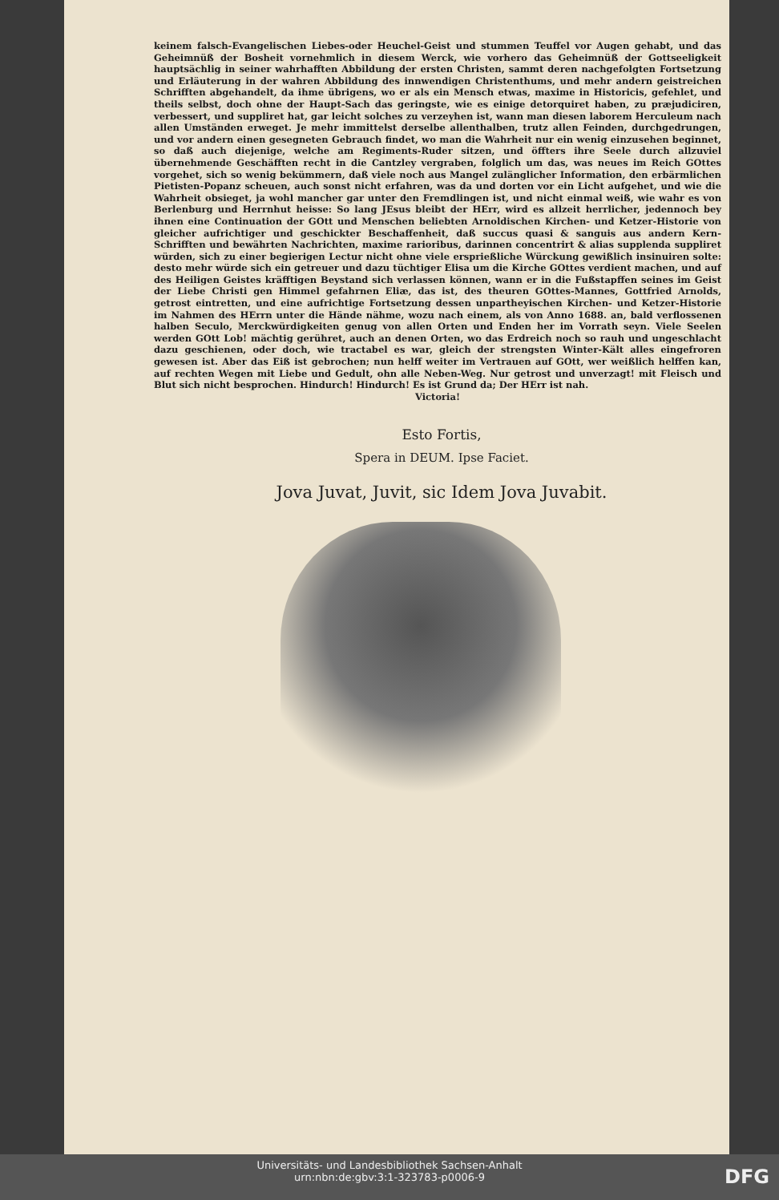keinem falsch-Evangelischen Liebes-oder Heuchel-Geist und stummen Teuffel vor Augen gehabt, und das Geheimnüß der Bosheit vornehmlich in diesem Werck, wie vorhero das Geheimnüß der Gottseeligkeit hauptsächlig in seiner wahrhafften Abbildung der ersten Christen, sammt deren nachgefolgten Fortsetzung und Erläuterung in der wahren Abbildung des innwendigen Christenthums, und mehr andern geistreichen Schrifften abgehandelt, da ihme übrigens, wo er als ein Mensch etwas, maxime in Historicis, gefehlet, und theils selbst, doch ohne der Haupt-Sach das geringste, wie es einige detorquiret haben, zu præjudiciren, verbessert, und suppliret hat, gar leicht solches zu verzeyhen ist, wann man diesen laborem Herculeum nach allen Umständen erweget. Je mehr immittelst derselbe allenthalben, trutz allen Feinden, durchgedrungen, und vor andern einen gesegneten Gebrauch findet, wo man die Wahrheit nur ein wenig einzusehen beginnet, so daß auch diejenige, welche am Regiments-Ruder sitzen, und öffters ihre Seele durch allzuviel übernehmende Geschäfften recht in die Cantzley vergraben, folglich um das, was neues im Reich GOttes vorgehet, sich so wenig bekümmern, daß viele noch aus Mangel zulänglicher Information, den erbärmlichen Pietisten-Popanz scheuen, auch sonst nicht erfahren, was da und dorten vor ein Licht aufgehet, und wie die Wahrheit obsieget, ja wohl mancher gar unter den Fremdlingen ist, und nicht einmal weiß, wie wahr es von Berlenburg und Herrnhut heisse: So lang JEsus bleibt der HErr, wird es allzeit herrlicher, jedennoch bey ihnen eine Continuation der GOtt und Menschen beliebten Arnoldischen Kirchen- und Ketzer-Historie von gleicher aufrichtiger und geschickter Beschaffenheit, daß succus quasi & sanguis aus andern Kern-Schrifften und bewährten Nachrichten, maxime rarioribus, darinnen concentrirt & alias supplenda suppliret würden, sich zu einer begierigen Lectur nicht ohne viele ersprießliche Würckung gewißlich insinuiren solte: desto mehr würde sich ein getreuer und dazu tüchtiger Elisa um die Kirche GOttes verdient machen, und auf des Heiligen Geistes kräfftigen Beystand sich verlassen können, wann er in die Fußstapffen seines im Geist der Liebe Christi gen Himmel gefahrnen Eliæ, das ist, des theuren GOttes-Mannes, Gottfried Arnolds, getrost eintretten, und eine aufrichtige Fortsetzung dessen unpartheyischen Kirchen- und Ketzer-Historie im Nahmen des HErrn unter die Hände nähme, wozu nach einem, als von Anno 1688. an, bald verflossenen halben Seculo, Merckwürdigkeiten genug von allen Orten und Enden her im Vorrath seyn. Viele Seelen werden GOtt Lob! mächtig gerühret, auch an denen Orten, wo das Erdreich noch so rauh und ungeschlacht dazu geschienen, oder doch, wie tractabel es war, gleich der strengsten Winter-Kält alles eingefroren gewesen ist. Aber das Eiß ist gebrochen; nun helff weiter im Vertrauen auf GOtt, wer weißlich helffen kan, auf rechten Wegen mit Liebe und Gedult, ohn alle Neben-Weg. Nur getrost und unverzagt! mit Fleisch und Blut sich nicht besprochen. Hindurch! Hindurch! Es ist Grund da; Der HErr ist nah.
Victoria!
Esto Fortis,
Spera in DEUM. Ipse Faciet.
Jova Juvat, Juvit, sic Idem Jova Juvabit.
Universitäts- und Landesbibliothek Sachsen-Anhalt
urn:nbn:de:gbv:3:1-323783-p0006-9
DFG